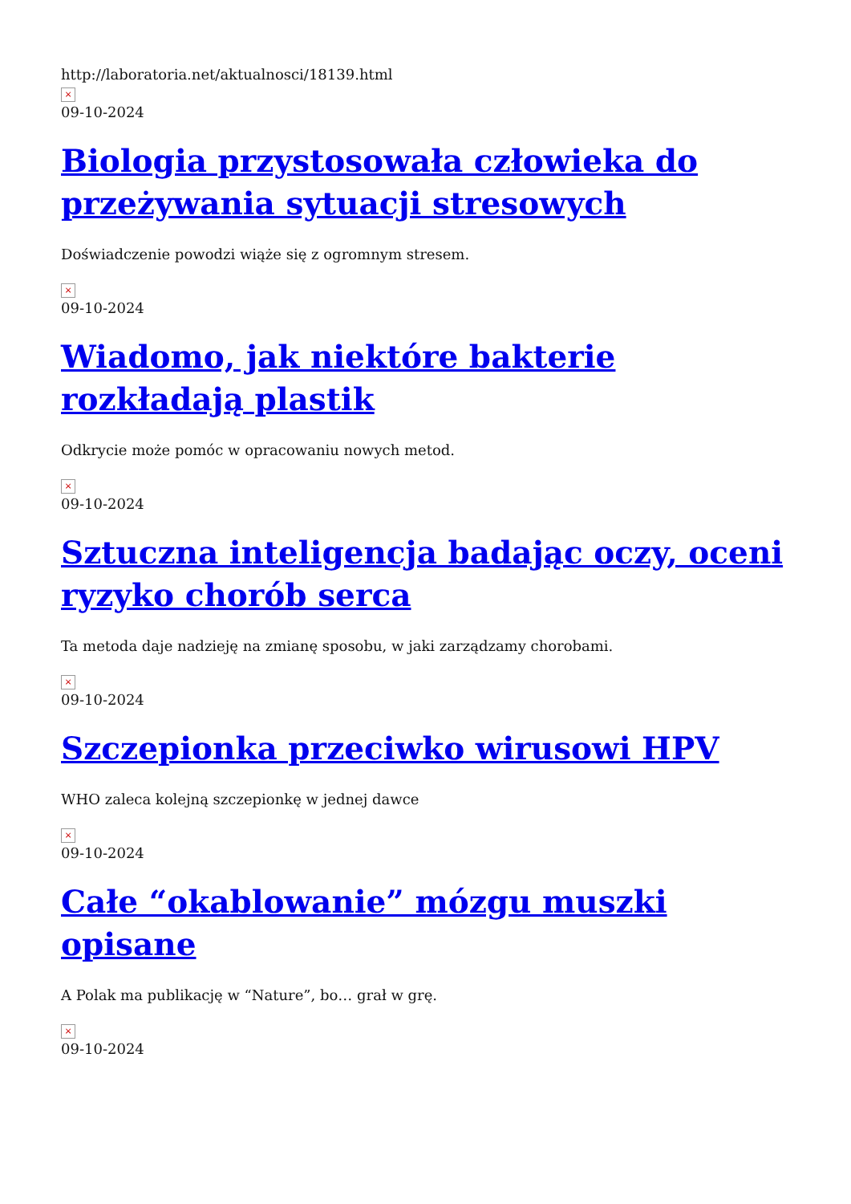http://laboratoria.net/aktualnosci/18139.html
×
09-10-2024
Biologia przystosowała człowieka do przeżywania sytuacji stresowych
Doświadczenie powodzi wiąże się z ogromnym stresem.
×
09-10-2024
Wiadomo, jak niektóre bakterie rozkładają plastik
Odkrycie może pomóc w opracowaniu nowych metod.
×
09-10-2024
Sztuczna inteligencja badając oczy, oceni ryzyko chorób serca
Ta metoda daje nadzieję na zmianę sposobu, w jaki zarządzamy chorobami.
×
09-10-2024
Szczepionka przeciwko wirusowi HPV
WHO zaleca kolejną szczepionkę w jednej dawce
×
09-10-2024
Całe “okablowanie” mózgu muszki opisane
A Polak ma publikację w “Nature”, bo… grał w grę.
×
09-10-2024